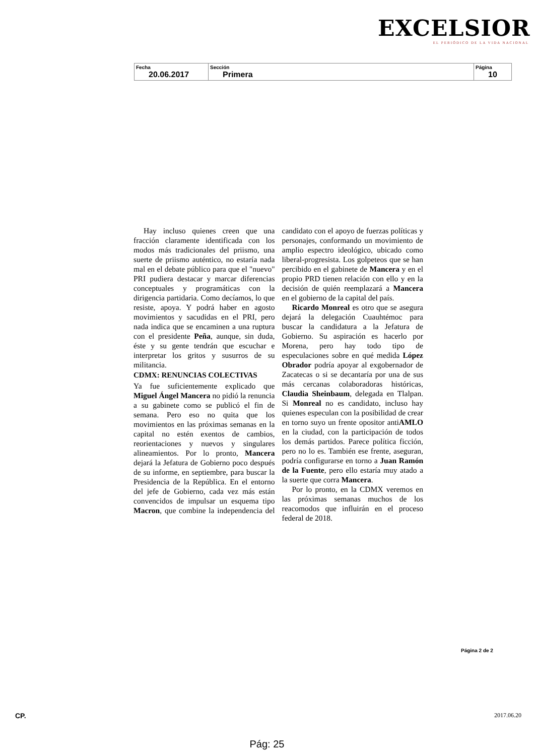EXCELSIOR
EL PERIÓDICO DE LA VIDA NACIONAL
| Fecha 20.06.2017 | Sección Primera | Página 10 |
Hay incluso quienes creen que una fracción claramente identificada con los modos más tradicionales del priismo, una suerte de priismo auténtico, no estaría nada mal en el debate público para que el "nuevo" PRI pudiera destacar y marcar diferencias conceptuales y programáticas con la dirigencia partidaria. Como decíamos, lo que resiste, apoya. Y podrá haber en agosto movimientos y sacudidas en el PRI, pero nada indica que se encaminen a una ruptura con el presidente Peña, aunque, sin duda, éste y su gente tendrán que escuchar e interpretar los gritos y susurros de su militancia.
CDMX: RENUNCIAS COLECTIVAS
Ya fue suficientemente explicado que Miguel Ángel Mancera no pidió la renuncia a su gabinete como se publicó el fin de semana. Pero eso no quita que los movimientos en las próximas semanas en la capital no estén exentos de cambios, reorientaciones y nuevos y singulares alineamientos. Por lo pronto, Mancera dejará la Jefatura de Gobierno poco después de su informe, en septiembre, para buscar la Presidencia de la República. En el entorno del jefe de Gobierno, cada vez más están convencidos de impulsar un esquema tipo Macron, que combine la independencia del candidato con el apoyo de fuerzas políticas y personajes, conformando un movimiento de amplio espectro ideológico, ubicado como liberal-progresista. Los golpeteos que se han percibido en el gabinete de Mancera y en el propio PRD tienen relación con ello y en la decisión de quién reemplazará a Mancera en el gobierno de la capital del país.
Ricardo Monreal es otro que se asegura dejará la delegación Cuauhtémoc para buscar la candidatura a la Jefatura de Gobierno. Su aspiración es hacerlo por Morena, pero hay todo tipo de especulaciones sobre en qué medida López Obrador podría apoyar al exgobernador de Zacatecas o si se decantaría por una de sus más cercanas colaboradoras históricas, Claudia Sheinbaum, delegada en Tlalpan. Si Monreal no es candidato, incluso hay quienes especulan con la posibilidad de crear en torno suyo un frente opositor antiAMLO en la ciudad, con la participación de todos los demás partidos. Parece política ficción, pero no lo es. También ese frente, aseguran, podría configurarse en torno a Juan Ramón de la Fuente, pero ello estaría muy atado a la suerte que corra Mancera.
Por lo pronto, en la CDMX veremos en las próximas semanas muchos de los reacomodos que influirán en el proceso federal de 2018.
Página 2 de 2
CP. 2017.06.20
Pág: 25